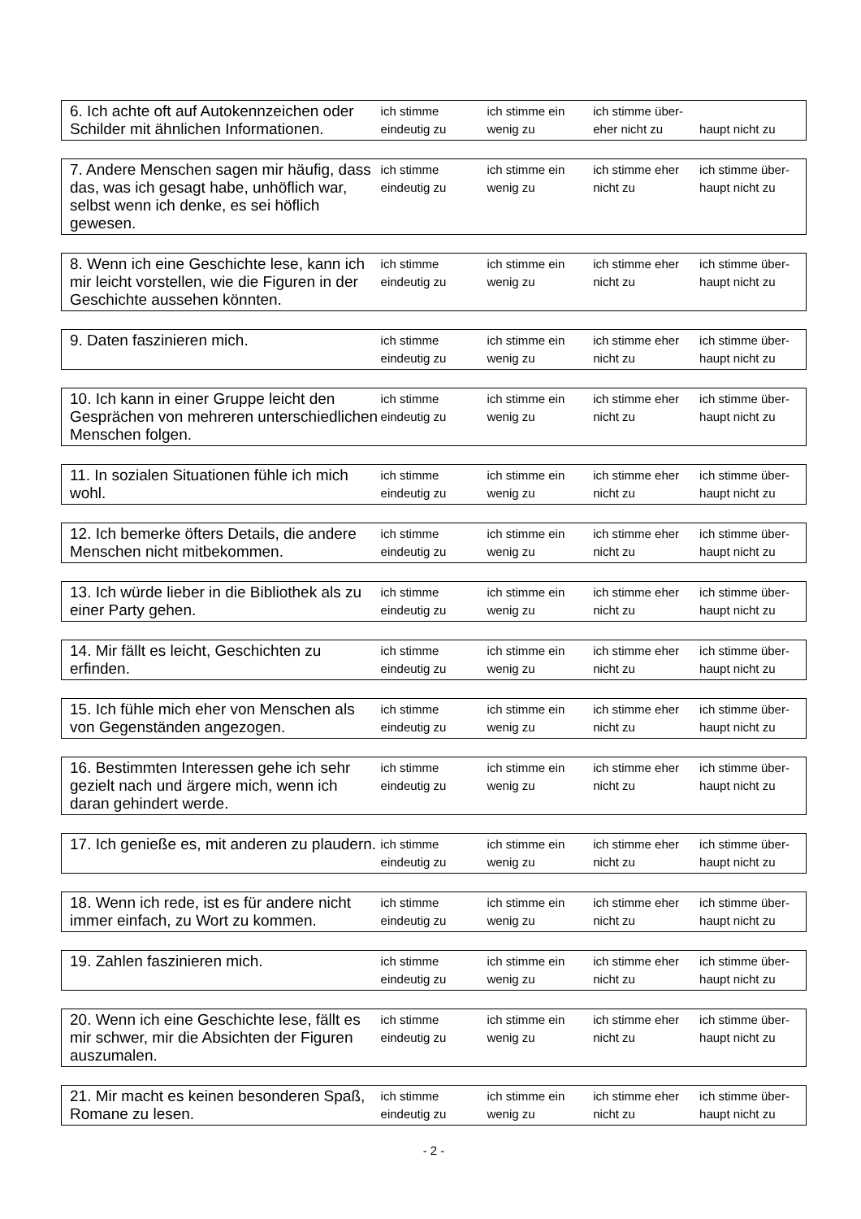| 6. Ich achte oft auf Autokennzeichen oder Schilder mit ähnlichen Informationen. | ich stimme eindeutig zu | ich stimme ein wenig zu | ich stimme über- eher nicht zu | haupt nicht zu |
| 7. Andere Menschen sagen mir häufig, dass das, was ich gesagt habe, unhöflich war, selbst wenn ich denke, es sei höflich gewesen. | ich stimme eindeutig zu | ich stimme ein wenig zu | ich stimme eher nicht zu | ich stimme über- haupt nicht zu |
| 8. Wenn ich eine Geschichte lese, kann ich mir leicht vorstellen, wie die Figuren in der Geschichte aussehen könnten. | ich stimme eindeutig zu | ich stimme ein wenig zu | ich stimme eher nicht zu | ich stimme über- haupt nicht zu |
| 9. Daten faszinieren mich. | ich stimme eindeutig zu | ich stimme ein wenig zu | ich stimme eher nicht zu | ich stimme über- haupt nicht zu |
| 10. Ich kann in einer Gruppe leicht den Gesprächen von mehreren unterschiedlichen Menschen folgen. | ich stimme eindeutig zu | ich stimme ein wenig zu | ich stimme eher nicht zu | ich stimme über- haupt nicht zu |
| 11. In sozialen Situationen fühle ich mich wohl. | ich stimme eindeutig zu | ich stimme ein wenig zu | ich stimme eher nicht zu | ich stimme über- haupt nicht zu |
| 12. Ich bemerke öfters Details, die andere Menschen nicht mitbekommen. | ich stimme eindeutig zu | ich stimme ein wenig zu | ich stimme eher nicht zu | ich stimme über- haupt nicht zu |
| 13. Ich würde lieber in die Bibliothek als zu einer Party gehen. | ich stimme eindeutig zu | ich stimme ein wenig zu | ich stimme eher nicht zu | ich stimme über- haupt nicht zu |
| 14. Mir fällt es leicht, Geschichten zu erfinden. | ich stimme eindeutig zu | ich stimme ein wenig zu | ich stimme eher nicht zu | ich stimme über- haupt nicht zu |
| 15. Ich fühle mich eher von Menschen als von Gegenständen angezogen. | ich stimme eindeutig zu | ich stimme ein wenig zu | ich stimme eher nicht zu | ich stimme über- haupt nicht zu |
| 16. Bestimmten Interessen gehe ich sehr gezielt nach und ärgere mich, wenn ich daran gehindert werde. | ich stimme eindeutig zu | ich stimme ein wenig zu | ich stimme eher nicht zu | ich stimme über- haupt nicht zu |
| 17. Ich genieße es, mit anderen zu plaudern. | ich stimme eindeutig zu | ich stimme ein wenig zu | ich stimme eher nicht zu | ich stimme über- haupt nicht zu |
| 18. Wenn ich rede, ist es für andere nicht immer einfach, zu Wort zu kommen. | ich stimme eindeutig zu | ich stimme ein wenig zu | ich stimme eher nicht zu | ich stimme über- haupt nicht zu |
| 19. Zahlen faszinieren mich. | ich stimme eindeutig zu | ich stimme ein wenig zu | ich stimme eher nicht zu | ich stimme über- haupt nicht zu |
| 20. Wenn ich eine Geschichte lese, fällt es mir schwer, mir die Absichten der Figuren auszumalen. | ich stimme eindeutig zu | ich stimme ein wenig zu | ich stimme eher nicht zu | ich stimme über- haupt nicht zu |
| 21. Mir macht es keinen besonderen Spaß, Romane zu lesen. | ich stimme eindeutig zu | ich stimme ein wenig zu | ich stimme eher nicht zu | ich stimme über- haupt nicht zu |
- 2 -